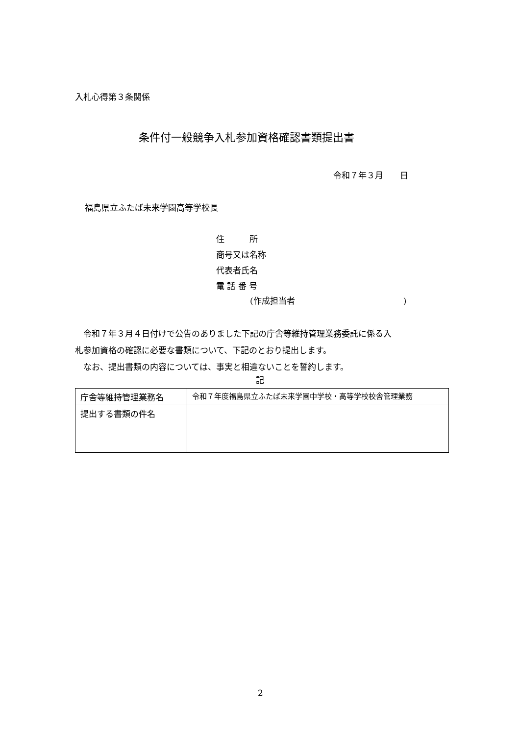入札心得第３条関係
条件付一般競争入札参加資格確認書類提出書
令和７年３月　　日
福島県立ふたば未来学園高等学校長
住　　　所
商号又は名称
代表者氏名
電 話 番 号
(作成担当者　　　　　　　　　　　　　)
　令和７年３月４日付けで公告のありました下記の庁舎等維持管理業務委託に係る入
札参加資格の確認に必要な書類について、下記のとおり提出します。
　なお、提出書類の内容については、事実と相違ないことを誓約します。
記
| 庁舎等維持管理業務名 | 令和７年度福島県立ふたば未来学園中学校・高等学校校舎管理業務 |
| 提出する書類の件名 | |
2